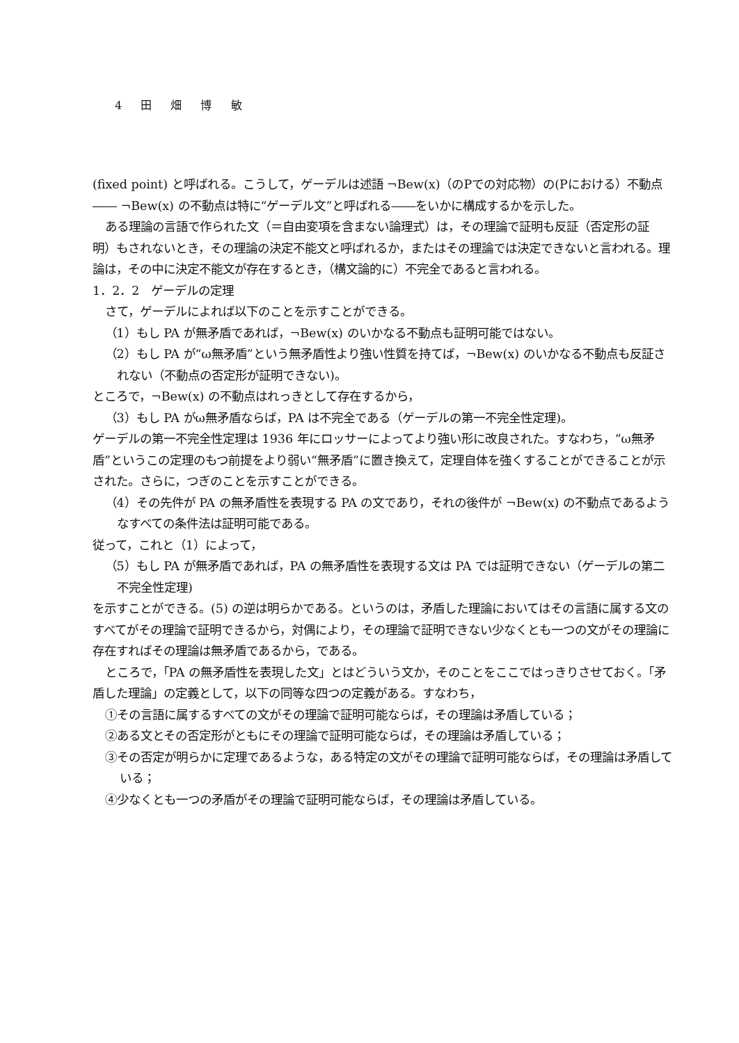4 田 畑 博 敏
(fixed point) と呼ばれる。こうして，ゲーデルは述語 ¬Bew(x)（のPでの対応物）の(Pにおける）不動点―― ¬Bew(x) の不動点は特に“ゲーデル文”と呼ばれる――をいかに構成するかを示した。
ある理論の言語で作られた文（＝自由変項を含まない論理式）は，その理論で証明も反証（否定形の証明）もされないとき，その理論の決定不能文と呼ばれるか，またはその理論では決定できないと言われる。理論は，その中に決定不能文が存在するとき，（構文論的に）不完全であると言われる。
1．2．2　ゲーデルの定理
さて，ゲーデルによれば以下のことを示すことができる。
（1）もし PA が無矛盾であれば，¬Bew(x) のいかなる不動点も証明可能ではない。
（2）もし PA が“ω無矛盾”という無矛盾性より強い性質を持てば，¬Bew(x) のいかなる不動点も反証されない（不動点の否定形が証明できない)。
ところで，¬Bew(x) の不動点はれっきとして存在するから，
（3）もし PA がω無矛盾ならば，PA は不完全である（ゲーデルの第一不完全性定理)。
ゲーデルの第一不完全性定理は 1936 年にロッサーによってより強い形に改良された。すなわち，“ω無矛盾”というこの定理のもつ前提をより弱い“無矛盾”に置き換えて，定理自体を強くすることができることが示された。さらに，つぎのことを示すことができる。
（4）その先件が PA の無矛盾性を表現する PA の文であり，それの後件が ¬Bew(x) の不動点であるようなすべての条件法は証明可能である。
従って，これと（1）によって，
（5）もし PA が無矛盾であれば，PA の無矛盾性を表現する文は PA では証明できない（ゲーデルの第二不完全性定理)
を示すことができる。(5) の逆は明らかである。というのは，矛盾した理論においてはその言語に属する文のすべてがその理論で証明できるから，対偶により，その理論で証明できない少なくとも一つの文がその理論に存在すればその理論は無矛盾であるから，である。
ところで，「PA の無矛盾性を表現した文」とはどういう文か，そのことをここではっきりさせておく。「矛盾した理論」の定義として，以下の同等な四つの定義がある。すなわち，
①その言語に属するすべての文がその理論で証明可能ならば，その理論は矛盾している；
②ある文とその否定形がともにその理論で証明可能ならば，その理論は矛盾している；
③その否定が明らかに定理であるような，ある特定の文がその理論で証明可能ならば，その理論は矛盾している；
④少なくとも一つの矛盾がその理論で証明可能ならば，その理論は矛盾している。